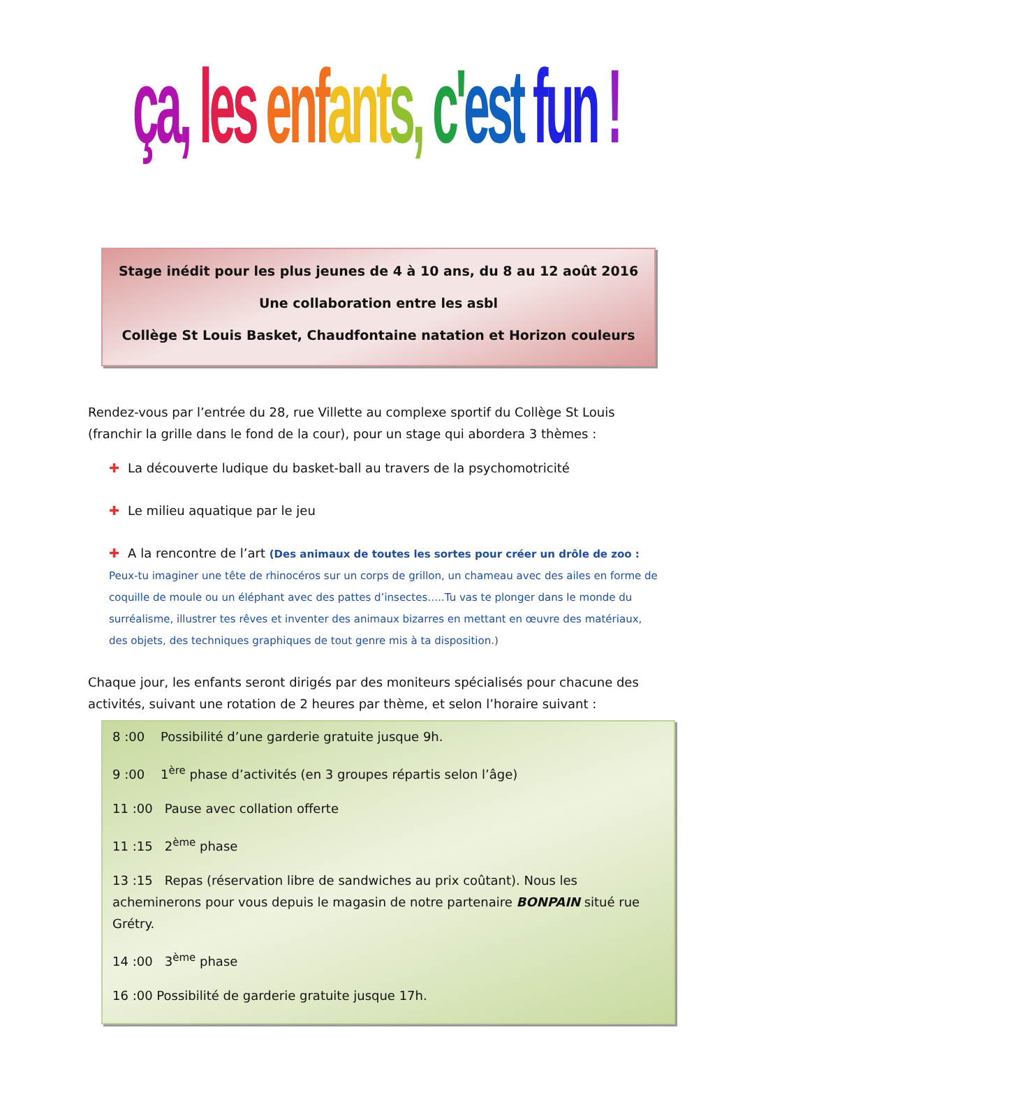ça, les enfants, c'est fun !
Stage inédit pour les plus jeunes de 4 à 10 ans, du 8 au 12 août 2016
Une collaboration entre les asbl
Collège St Louis Basket, Chaudfontaine natation et Horizon couleurs
Rendez-vous par l’entrée du 28, rue Villette au complexe sportif du Collège St Louis (franchir la grille dans le fond de la cour), pour un stage qui abordera 3 thèmes :
✚ La découverte ludique du basket-ball au travers de la psychomotricité
✚ Le milieu aquatique par le jeu
✚ A la rencontre de l’art (Des animaux de toutes les sortes pour créer un drôle de zoo : Peux-tu imaginer une tête de rhinocéros sur un corps de grillon, un chameau avec des ailes en forme de coquille de moule ou un éléphant avec des pattes d’insectes…..Tu vas te plonger dans le monde du surréalisme, illustrer tes rêves et inventer des animaux bizarres en mettant en œuvre des matériaux, des objets, des techniques graphiques de tout genre mis à ta disposition.)
Chaque jour, les enfants seront dirigés par des moniteurs spécialisés pour chacune des activités, suivant une rotation de 2 heures par thème, et selon l’horaire suivant :
8 :00 Possibilité d’une garderie gratuite jusque 9h.
9 :00 1<sup>ère</sup> phase d’activités (en 3 groupes répartis selon l’âge)
11 :00 Pause avec collation offerte
11 :15 2<sup>ème</sup> phase
13 :15 Repas (réservation libre de sandwiches au prix coûtant). Nous les acheminerons pour vous depuis le magasin de notre partenaire BONPAIN situé rue Grétry.
14 :00 3<sup>ème</sup> phase
16 :00 Possibilité de garderie gratuite jusque 17h.